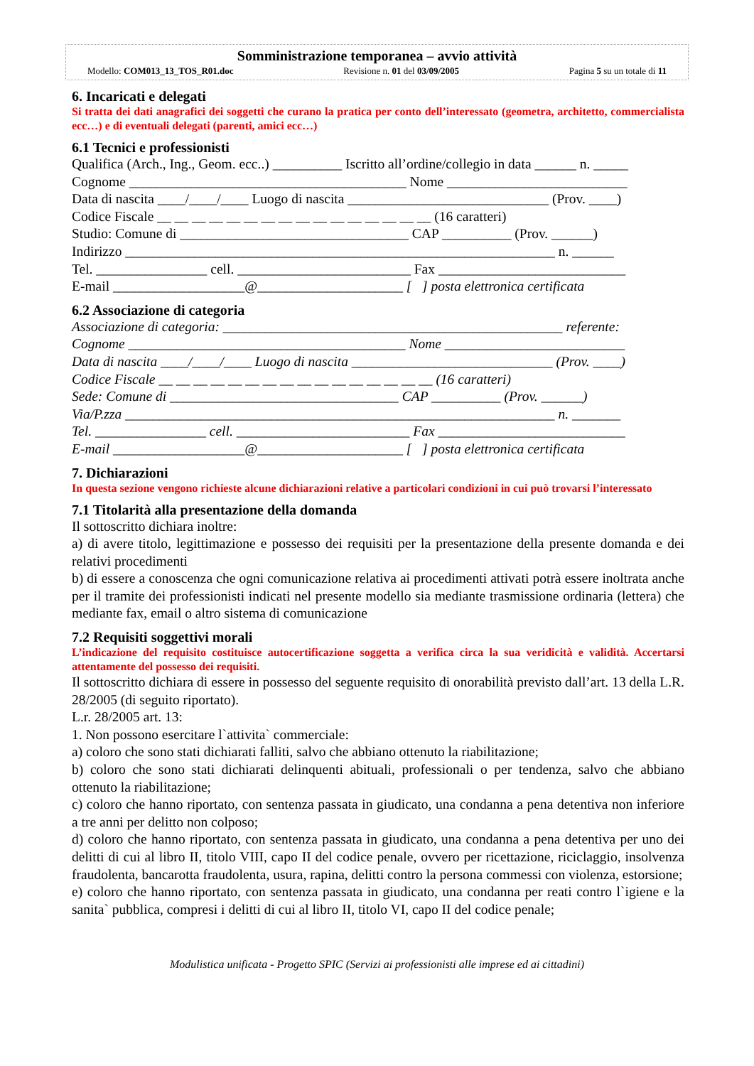Somministrazione temporanea – avvio attività
Modello: COM013_13_TOS_R01.doc Revisione n. 01 del 03/09/2005 Pagina 5 su un totale di 11
6. Incaricati e delegati
Si tratta dei dati anagrafici dei soggetti che curano la pratica per conto dell’interessato (geometra, architetto, commercialista ecc…) e di eventuali delegati (parenti, amici ecc…)
6.1 Tecnici e professionisti
Qualifica (Arch., Ing., Geom. ecc..) __________ Iscritto all’ordine/collegio in data ______ n. _____
Cognome ________________________________________ Nome __________________________
Data di nascita ____/____/____ Luogo di nascita _____________________________ (Prov. ____)
Codice Fiscale __ __ __ __ __ __ __ __ __ __ __ __ __ __ __ __ (16 caratteri)
Studio: Comune di _________________________________ CAP __________ (Prov. ______)
Indirizzo ______________________________________________________________ n. ______
Tel. ________________ cell. _________________________ Fax ___________________________
E-mail ___________________@_____________________ [ ] posta elettronica certificata
6.2 Associazione di categoria
Associazione di categoria: _________________________________________________ referente:
Cognome ________________________________________ Nome __________________________
Data di nascita ____/____/____ Luogo di nascita _____________________________ (Prov. ____)
Codice Fiscale __ __ __ __ __ __ __ __ __ __ __ __ __ __ __ __ (16 caratteri)
Sede: Comune di _________________________________ CAP __________ (Prov. ______)
Via/P.zza ______________________________________________________________ n. _______
Tel. ________________ cell. _________________________ Fax ___________________________
E-mail ___________________@_____________________ [ ] posta elettronica certificata
7. Dichiarazioni
In questa sezione vengono richieste alcune dichiarazioni relative a particolari condizioni in cui può trovarsi l’interessato
7.1 Titolarità alla presentazione della domanda
Il sottoscritto dichiara inoltre:
a) di avere titolo, legittimazione e possesso dei requisiti per la presentazione della presente domanda e dei relativi procedimenti
b) di essere a conoscenza che ogni comunicazione relativa ai procedimenti attivati potrà essere inoltrata anche per il tramite dei professionisti indicati nel presente modello sia mediante trasmissione ordinaria (lettera) che mediante fax, email o altro sistema di comunicazione
7.2 Requisiti soggettivi morali
L’indicazione del requisito costituisce autocertificazione soggetta a verifica circa la sua veridicità e validità. Accertarsi attentamente del possesso dei requisiti.
Il sottoscritto dichiara di essere in possesso del seguente requisito di onorabilità previsto dall’art. 13 della L.R. 28/2005 (di seguito riportato).
L.r. 28/2005 art. 13:
1. Non possono esercitare l`attivita` commerciale:
a) coloro che sono stati dichiarati falliti, salvo che abbiano ottenuto la riabilitazione;
b) coloro che sono stati dichiarati delinquenti abituali, professionali o per tendenza, salvo che abbiano ottenuto la riabilitazione;
c) coloro che hanno riportato, con sentenza passata in giudicato, una condanna a pena detentiva non inferiore a tre anni per delitto non colposo;
d) coloro che hanno riportato, con sentenza passata in giudicato, una condanna a pena detentiva per uno dei delitti di cui al libro II, titolo VIII, capo II del codice penale, ovvero per ricettazione, riciclaggio, insolvenza fraudolenta, bancarotta fraudolenta, usura, rapina, delitti contro la persona commessi con violenza, estorsione;
e) coloro che hanno riportato, con sentenza passata in giudicato, una condanna per reati contro l`igiene e la sanita` pubblica, compresi i delitti di cui al libro II, titolo VI, capo II del codice penale;
Modulistica unificata - Progetto SPIC (Servizi ai professionisti alle imprese ed ai cittadini)